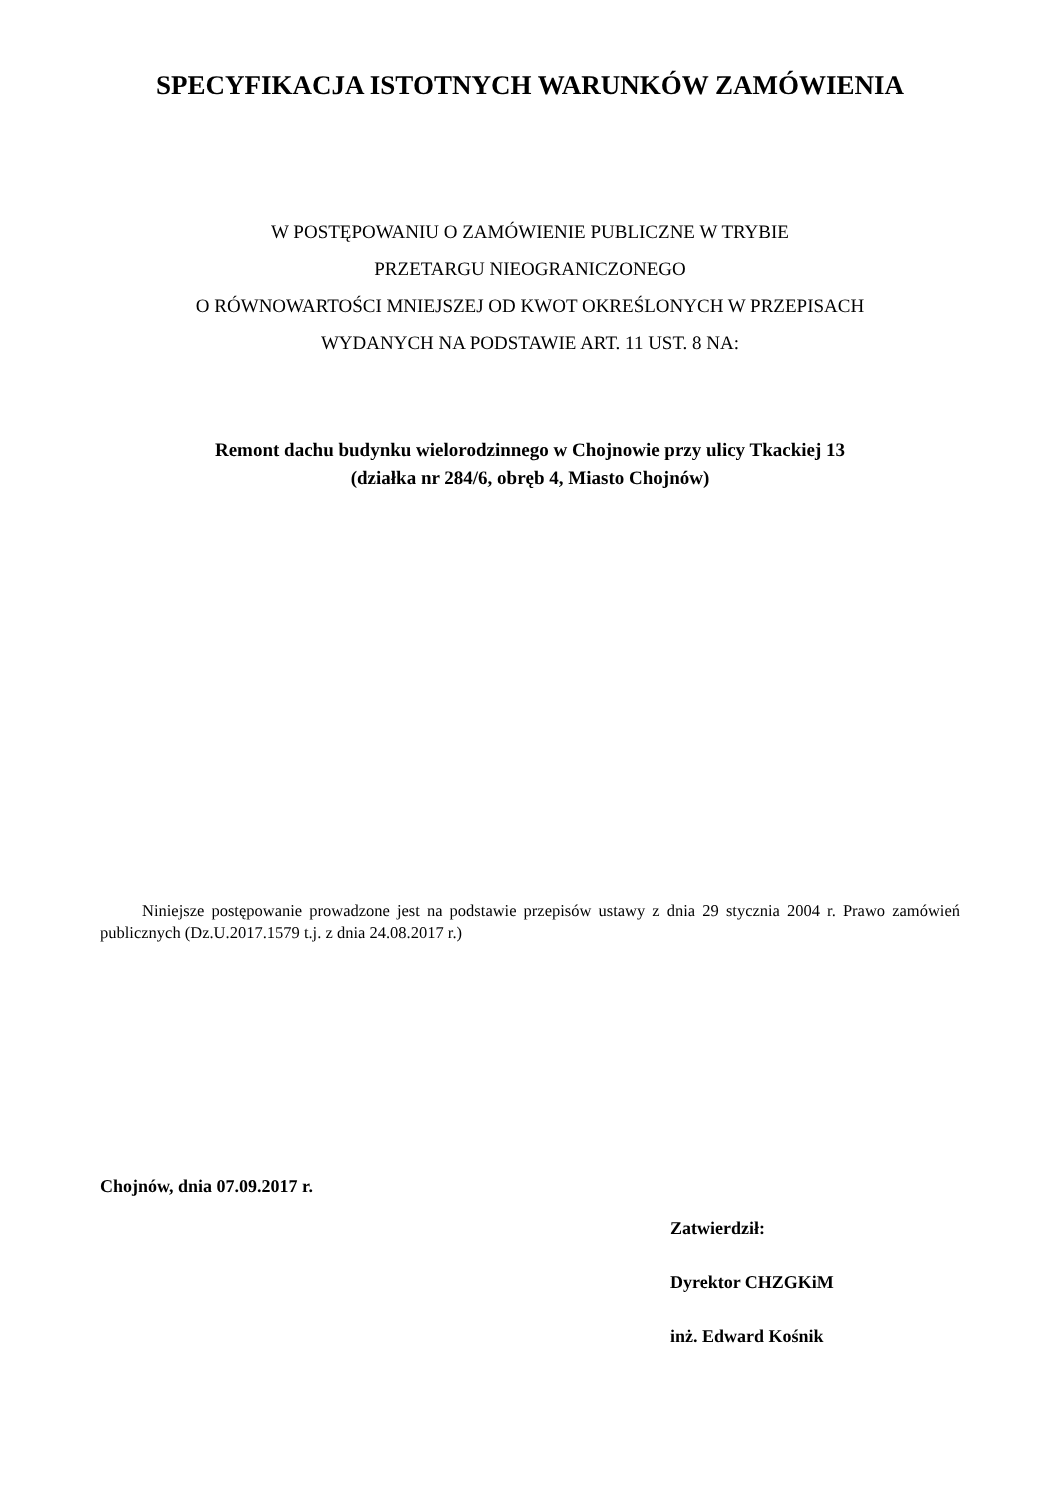SPECYFIKACJA ISTOTNYCH WARUNKÓW ZAMÓWIENIA
W POSTĘPOWANIU O ZAMÓWIENIE PUBLICZNE W TRYBIE
PRZETARGU NIEOGRANICZONEGO
O RÓWNOWARTOŚCI MNIEJSZEJ OD KWOT OKREŚLONYCH W PRZEPISACH
WYDANYCH NA PODSTAWIE ART. 11 UST. 8 NA:
Remont dachu budynku wielorodzinnego w Chojnowie przy ulicy Tkackiej 13
(działka nr 284/6, obręb 4, Miasto Chojnów)
Niniejsze postępowanie prowadzone jest na podstawie przepisów ustawy z dnia 29 stycznia 2004 r. Prawo zamówień publicznych (Dz.U.2017.1579 t.j. z dnia 24.08.2017 r.)
Chojnów, dnia 07.09.2017 r.
Zatwierdził:
Dyrektor CHZGKiM
inż. Edward Kośnik